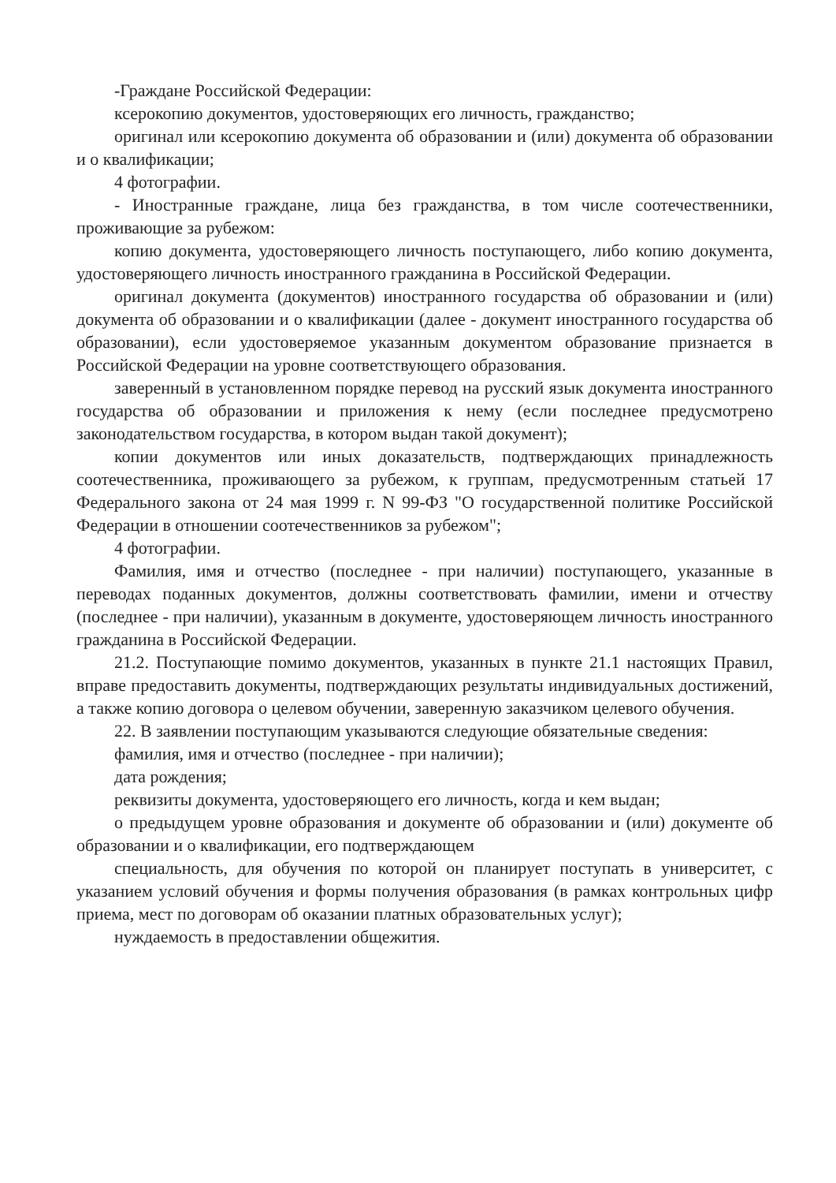-Граждане Российской Федерации:
ксерокопию документов, удостоверяющих его личность, гражданство;
оригинал или ксерокопию документа об образовании и (или) документа об образовании и о квалификации;
4 фотографии.
- Иностранные граждане, лица без гражданства, в том числе соотечественники, проживающие за рубежом:
копию документа, удостоверяющего личность поступающего, либо копию документа, удостоверяющего личность иностранного гражданина в Российской Федерации.
оригинал документа (документов) иностранного государства об образовании и (или) документа об образовании и о квалификации (далее - документ иностранного государства об образовании), если удостоверяемое указанным документом образование признается в Российской Федерации на уровне соответствующего образования.
заверенный в установленном порядке перевод на русский язык документа иностранного государства об образовании и приложения к нему (если последнее предусмотрено законодательством государства, в котором выдан такой документ);
копии документов или иных доказательств, подтверждающих принадлежность соотечественника, проживающего за рубежом, к группам, предусмотренным статьей 17 Федерального закона от 24 мая 1999 г. N 99-ФЗ "О государственной политике Российской Федерации в отношении соотечественников за рубежом";
4 фотографии.
Фамилия, имя и отчество (последнее - при наличии) поступающего, указанные в переводах поданных документов, должны соответствовать фамилии, имени и отчеству (последнее - при наличии), указанным в документе, удостоверяющем личность иностранного гражданина в Российской Федерации.
21.2. Поступающие помимо документов, указанных в пункте 21.1 настоящих Правил, вправе предоставить документы, подтверждающих результаты индивидуальных достижений, а также копию договора о целевом обучении, заверенную заказчиком целевого обучения.
22. В заявлении поступающим указываются следующие обязательные сведения:
фамилия, имя и отчество (последнее - при наличии);
дата рождения;
реквизиты документа, удостоверяющего его личность, когда и кем выдан;
о предыдущем уровне образования и документе об образовании и (или) документе об образовании и о квалификации, его подтверждающем
специальность, для обучения по которой он планирует поступать в университет, с указанием условий обучения и формы получения образования (в рамках контрольных цифр приема, мест по договорам об оказании платных образовательных услуг);
нуждаемость в предоставлении общежития.